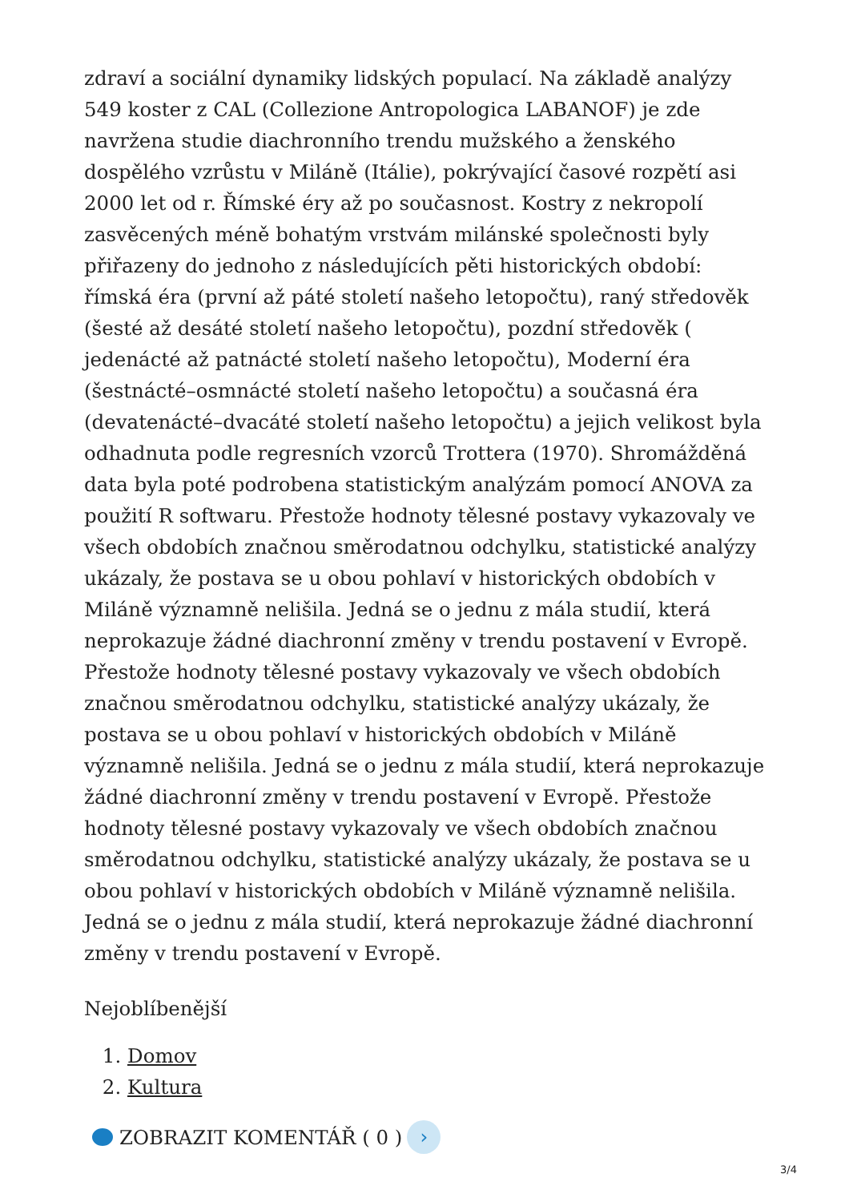zdraví a sociální dynamiky lidských populací. Na základě analýzy 549 koster z CAL (Collezione Antropologica LABANOF) je zde navržena studie diachronního trendu mužského a ženského dospělého vzrůstu v Miláně (Itálie), pokrývající časové rozpětí asi 2000 let od r. Římské éry až po současnost. Kostry z nekropolí zasvěcených méně bohatým vrstvám milánské společnosti byly přiřazeny do jednoho z následujících pěti historických období: římská éra (první až páté století našeho letopočtu), raný středověk (šesté až desáté století našeho letopočtu), pozdní středověk ( jedenácté až patnácté století našeho letopočtu), Moderní éra (šestnácté–osmnácté století našeho letopočtu) a současná éra (devatenácté–dvacáté století našeho letopočtu) a jejich velikost byla odhadnuta podle regresních vzorců Trottera (1970). Shromážděná data byla poté podrobena statistickým analýzám pomocí ANOVA za použití R softwaru. Přestože hodnoty tělesné postavy vykazovaly ve všech obdobích značnou směrodatnou odchylku, statistické analýzy ukázaly, že postava se u obou pohlaví v historických obdobích v Miláně významně nelišila. Jedná se o jednu z mála studií, která neprokazuje žádné diachronní změny v trendu postavení v Evropě. Přestože hodnoty tělesné postavy vykazovaly ve všech obdobích značnou směrodatnou odchylku, statistické analýzy ukázaly, že postava se u obou pohlaví v historických obdobích v Miláně významně nelišila. Jedná se o jednu z mála studií, která neprokazuje žádné diachronní změny v trendu postavení v Evropě. Přestože hodnoty tělesné postavy vykazovaly ve všech obdobích značnou směrodatnou odchylku, statistické analýzy ukázaly, že postava se u obou pohlaví v historických obdobích v Miláně významně nelišila. Jedná se o jednu z mála studií, která neprokazuje žádné diachronní změny v trendu postavení v Evropě.
Nejoblíbenější
1. Domov
2. Kultura
ZOBRAZIT KOMENTÁŘ ( 0 ) ›
3/4